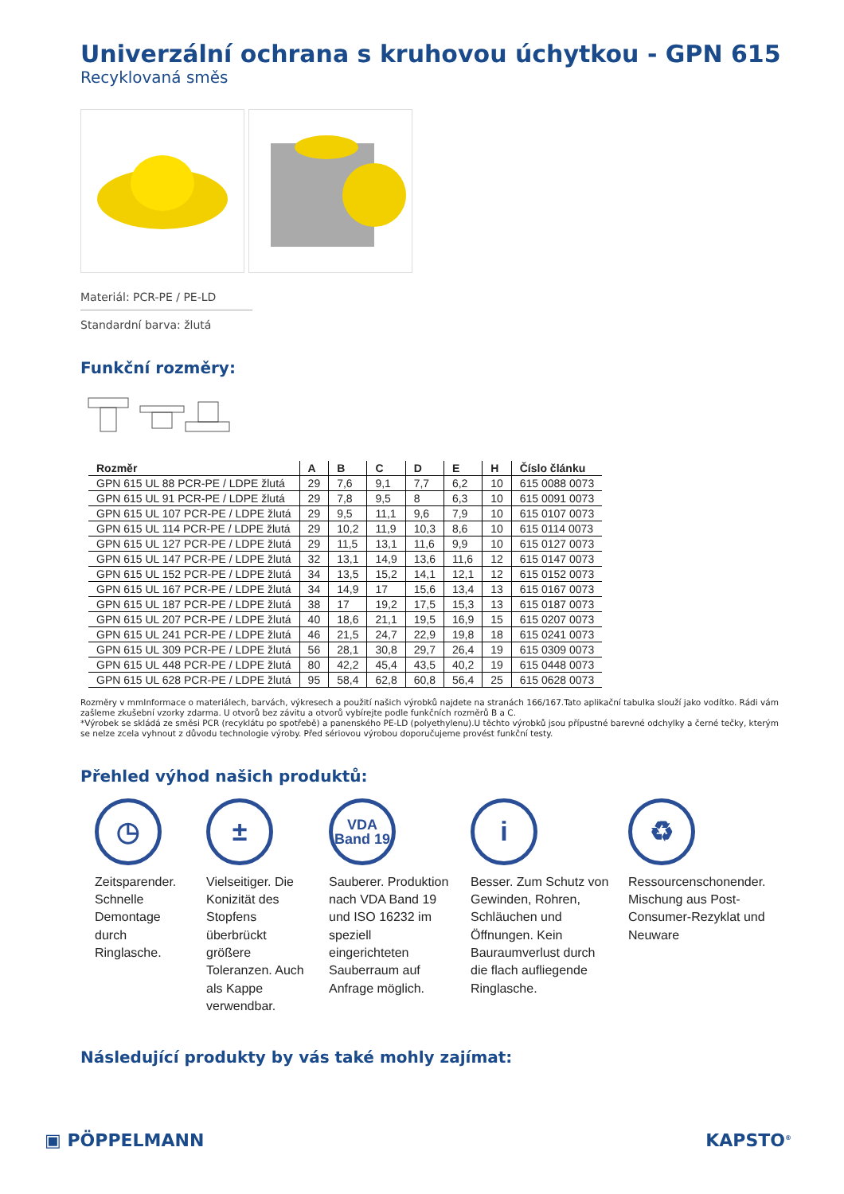Univerzální ochrana s kruhovou úchytkou - GPN 615
Recyklovaná směs
Materiál: PCR-PE / PE-LD
Standardní barva: žlutá
Funkční rozměry:
| Rozměr | A | B | C | D | E | H | Číslo článku |
| --- | --- | --- | --- | --- | --- | --- | --- |
| GPN 615 UL 88 PCR-PE / LDPE žlutá | 29 | 7,6 | 9,1 | 7,7 | 6,2 | 10 | 615 0088 0073 |
| GPN 615 UL 91 PCR-PE / LDPE žlutá | 29 | 7,8 | 9,5 | 8 | 6,3 | 10 | 615 0091 0073 |
| GPN 615 UL 107 PCR-PE / LDPE žlutá | 29 | 9,5 | 11,1 | 9,6 | 7,9 | 10 | 615 0107 0073 |
| GPN 615 UL 114 PCR-PE / LDPE žlutá | 29 | 10,2 | 11,9 | 10,3 | 8,6 | 10 | 615 0114 0073 |
| GPN 615 UL 127 PCR-PE / LDPE žlutá | 29 | 11,5 | 13,1 | 11,6 | 9,9 | 10 | 615 0127 0073 |
| GPN 615 UL 147 PCR-PE / LDPE žlutá | 32 | 13,1 | 14,9 | 13,6 | 11,6 | 12 | 615 0147 0073 |
| GPN 615 UL 152 PCR-PE / LDPE žlutá | 34 | 13,5 | 15,2 | 14,1 | 12,1 | 12 | 615 0152 0073 |
| GPN 615 UL 167 PCR-PE / LDPE žlutá | 34 | 14,9 | 17 | 15,6 | 13,4 | 13 | 615 0167 0073 |
| GPN 615 UL 187 PCR-PE / LDPE žlutá | 38 | 17 | 19,2 | 17,5 | 15,3 | 13 | 615 0187 0073 |
| GPN 615 UL 207 PCR-PE / LDPE žlutá | 40 | 18,6 | 21,1 | 19,5 | 16,9 | 15 | 615 0207 0073 |
| GPN 615 UL 241 PCR-PE / LDPE žlutá | 46 | 21,5 | 24,7 | 22,9 | 19,8 | 18 | 615 0241 0073 |
| GPN 615 UL 309 PCR-PE / LDPE žlutá | 56 | 28,1 | 30,8 | 29,7 | 26,4 | 19 | 615 0309 0073 |
| GPN 615 UL 448 PCR-PE / LDPE žlutá | 80 | 42,2 | 45,4 | 43,5 | 40,2 | 19 | 615 0448 0073 |
| GPN 615 UL 628 PCR-PE / LDPE žlutá | 95 | 58,4 | 62,8 | 60,8 | 56,4 | 25 | 615 0628 0073 |
Rozměry v mmInformace o materiálech, barvách, výkresech a použití našich výrobků najdete na stranách 166/167.Tato aplikační tabulka slouží jako vodítko. Rádi vám zašleme zkušební vzorky zdarma. U otvorů bez závitu a otvorů vybírejte podle funkčních rozměrů B a C.
*Výrobek se skládá ze směsi PCR (recyklátu po spotřebě) a panenského PE-LD (polyethylenu).U těchto výrobků jsou přípustné barevné odchylky a černé tečky, kterým se nelze zcela vyhnout z důvodu technologie výroby. Před sériovou výrobou doporučujeme provést funkční testy.
Přehled výhod našich produktů:
◷
Zeitsparender. Schnelle Demontage durch Ringlasche.
±
Vielseitiger. Die Konizität des Stopfens überbrückt größere Toleranzen. Auch als Kappe verwendbar.
VDA
Band 19
Sauberer. Produktion nach VDA Band 19 und ISO 16232 im speziell eingerichteten Sauberraum auf Anfrage möglich.
i
Besser. Zum Schutz von Gewinden, Rohren, Schläuchen und Öffnungen. Kein Bauraumverlust durch die flach aufliegende Ringlasche.
♻
Ressourcenschonender. Mischung aus Post-Consumer-Rezyklat und Neuware
Následující produkty by vás také mohly zajímat:
▣ PÖPPELMANN KAPSTO<sup>®</sup>